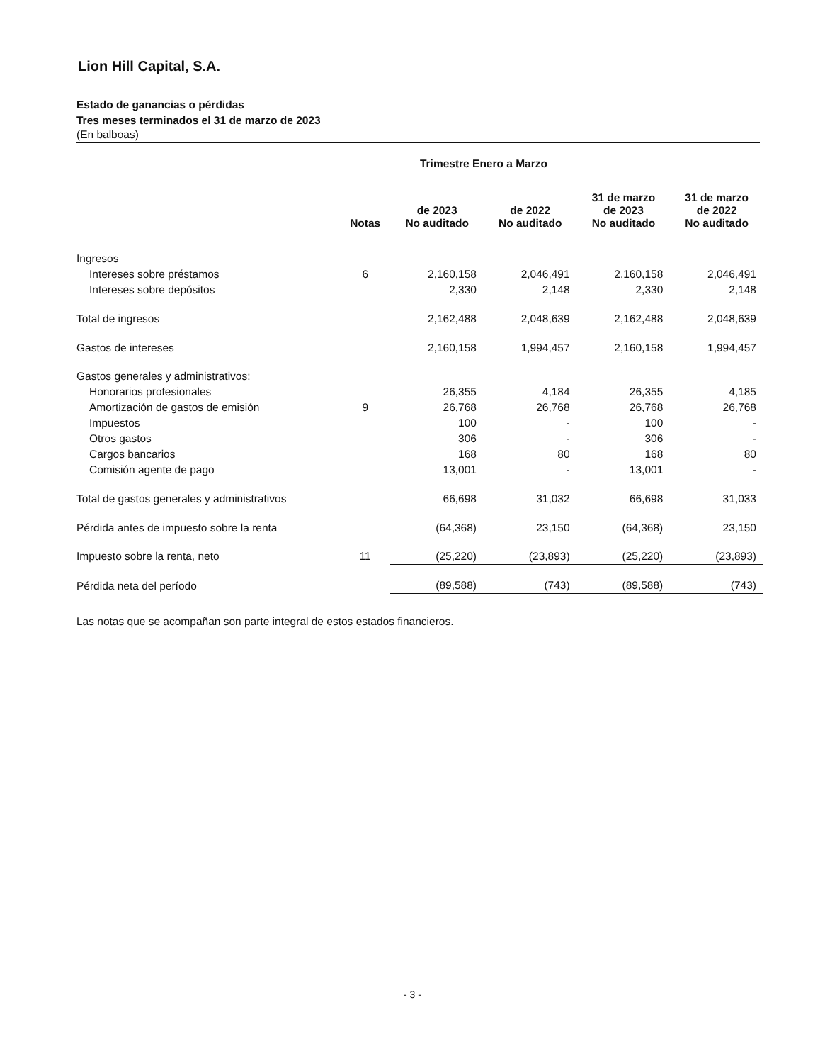Lion Hill Capital, S.A.
Estado de ganancias o pérdidas
Tres meses terminados el 31 de marzo de 2023
(En balboas)
| | | Trimestre Enero a Marzo | | | |
| --- | --- | --- | --- | --- | --- |
| | Notas | de 2023 No auditado | de 2022 No auditado | 31 de marzo de 2023 No auditado | 31 de marzo de 2022 No auditado |
| Ingresos | | | | | |
| Intereses sobre préstamos | 6 | 2,160,158 | 2,046,491 | 2,160,158 | 2,046,491 |
| Intereses sobre depósitos | | 2,330 | 2,148 | 2,330 | 2,148 |
| Total de ingresos | | 2,162,488 | 2,048,639 | 2,162,488 | 2,048,639 |
| Gastos de intereses | | 2,160,158 | 1,994,457 | 2,160,158 | 1,994,457 |
| Gastos generales y administrativos: | | | | | |
| Honorarios profesionales | | 26,355 | 4,184 | 26,355 | 4,185 |
| Amortización de gastos de emisión | 9 | 26,768 | 26,768 | 26,768 | 26,768 |
| Impuestos | | 100 | - | 100 | - |
| Otros gastos | | 306 | - | 306 | - |
| Cargos bancarios | | 168 | 80 | 168 | 80 |
| Comisión agente de pago | | 13,001 | - | 13,001 | - |
| Total de gastos generales y administrativos | | 66,698 | 31,032 | 66,698 | 31,033 |
| Pérdida antes de impuesto sobre la renta | | (64,368) | 23,150 | (64,368) | 23,150 |
| Impuesto sobre la renta, neto | 11 | (25,220) | (23,893) | (25,220) | (23,893) |
| Pérdida neta del período | | (89,588) | (743) | (89,588) | (743) |
Las notas que se acompañan son parte integral de estos estados financieros.
- 3 -